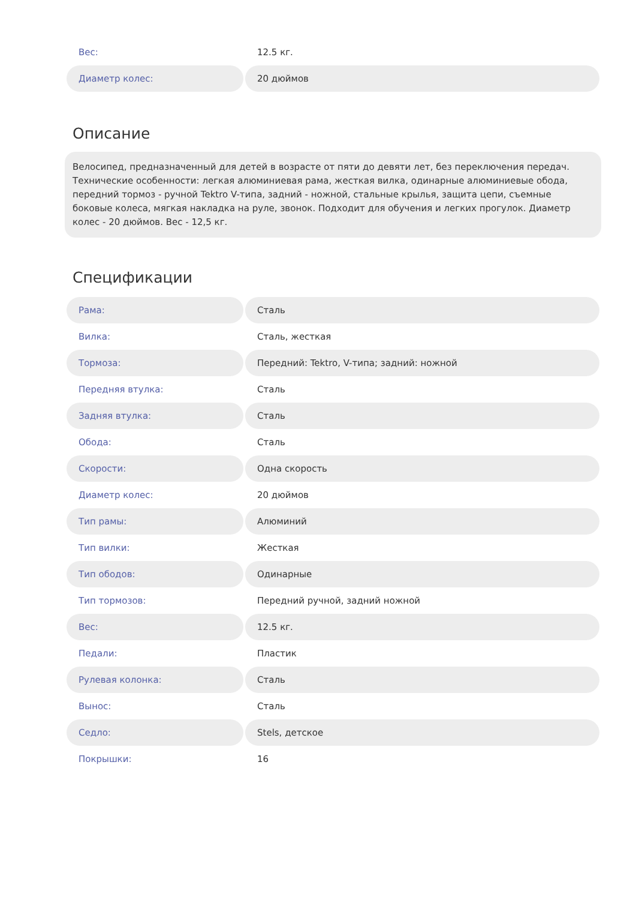| Вес: | 12.5 кг. |
| Диаметр колес: | 20 дюймов |
Описание
Велосипед, предназначенный для детей в возрасте от пяти до девяти лет, без переключения передач. Технические особенности: легкая алюминиевая рама, жесткая вилка, одинарные алюминиевые обода, передний тормоз - ручной Tektro V-типа, задний - ножной, стальные крылья, защита цепи, съемные боковые колеса, мягкая накладка на руле, звонок. Подходит для обучения и легких прогулок. Диаметр колес - 20 дюймов. Вес - 12,5 кг.
Спецификации
| Рама: | Сталь |
| Вилка: | Сталь, жесткая |
| Тормоза: | Передний: Tektro, V-типа; задний: ножной |
| Передняя втулка: | Сталь |
| Задняя втулка: | Сталь |
| Обода: | Сталь |
| Скорости: | Одна скорость |
| Диаметр колес: | 20 дюймов |
| Тип рамы: | Алюминий |
| Тип вилки: | Жесткая |
| Тип ободов: | Одинарные |
| Тип тормозов: | Передний ручной, задний ножной |
| Вес: | 12.5 кг. |
| Педали: | Пластик |
| Рулевая колонка: | Сталь |
| Вынос: | Сталь |
| Седло: | Stels, детское |
| Покрышки: | 16 |